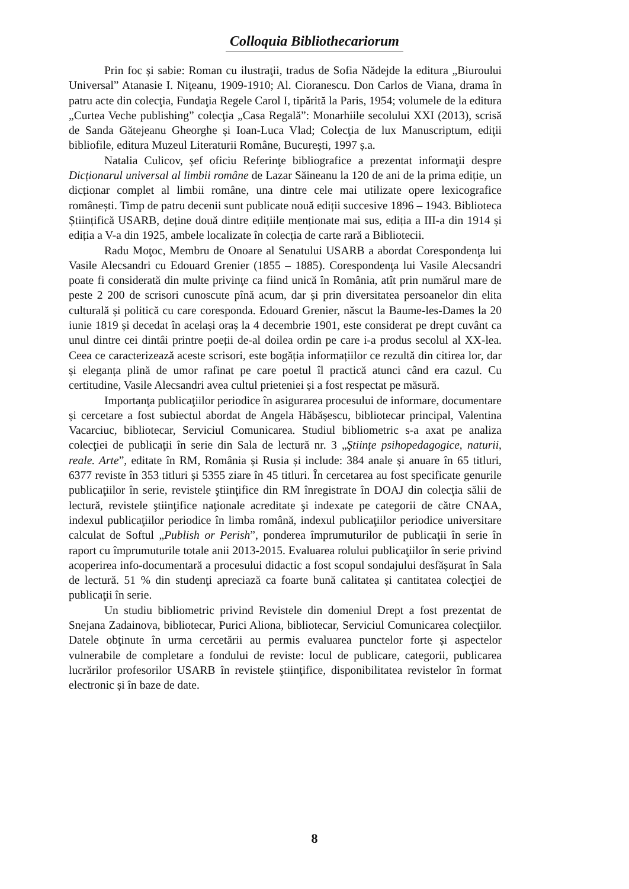Colloquia Bibliothecariorum
Prin foc și sabie: Roman cu ilustraţii, tradus de Sofia Nădejde la editura „Biuroului Universal” Atanasie I. Niţeanu, 1909-1910; Al. Cioranescu. Don Carlos de Viana, drama în patru acte din colecţia, Fundaţia Regele Carol I, tipărită la Paris, 1954; volumele de la editura „Curtea Veche publishing” colecţia „Casa Regală”: Monarhiile secolului XXI (2013), scrisă de Sanda Gătejeanu Gheorghe și Ioan-Luca Vlad; Colecţia de lux Manuscriptum, ediţii bibliofile, editura Muzeul Literaturii Române, București, 1997 ș.a.
Natalia Culicov, șef oficiu Referinţe bibliografice a prezentat informaţii despre Dicționarul universal al limbii române de Lazar Săineanu la 120 de ani de la prima ediție, un dicționar complet al limbii române, una dintre cele mai utilizate opere lexicografice românești. Timp de patru decenii sunt publicate nouă ediții succesive 1896 – 1943. Biblioteca Științifică USARB, deține două dintre edițiile menționate mai sus, ediția a III-a din 1914 și ediția a V-a din 1925, ambele localizate în colecția de carte rară a Bibliotecii.
Radu Moţoc, Membru de Onoare al Senatului USARB a abordat Corespondenţa lui Vasile Alecsandri cu Edouard Grenier (1855 – 1885). Corespondenţa lui Vasile Alecsandri poate fi considerată din multe privinţe ca fiind unică în România, atît prin numărul mare de peste 2 200 de scrisori cunoscute pînă acum, dar și prin diversitatea persoanelor din elita culturală și politică cu care coresponda. Edouard Grenier, născut la Baume-les-Dames la 20 iunie 1819 și decedat în același oraș la 4 decembrie 1901, este considerat pe drept cuvânt ca unul dintre cei dintâi printre poeții de-al doilea ordin pe care i-a produs secolul al XX-lea. Ceea ce caracterizează aceste scrisori, este bogăția informațiilor ce rezultă din citirea lor, dar și eleganța plină de umor rafinat pe care poetul îl practică atunci când era cazul. Cu certitudine, Vasile Alecsandri avea cultul prieteniei și a fost respectat pe măsură.
Importanţa publicaţiilor periodice în asigurarea procesului de informare, documentare și cercetare a fost subiectul abordat de Angela Hăbășescu, bibliotecar principal, Valentina Vacarciuc, bibliotecar, Serviciul Comunicarea. Studiul bibliometric s-a axat pe analiza colecţiei de publicaţii în serie din Sala de lectură nr. 3 „Ştiinţe psihopedagogice, naturii, reale. Arte”, editate în RM, România și Rusia și include: 384 anale și anuare în 65 titluri, 6377 reviste în 353 titluri și 5355 ziare în 45 titluri. În cercetarea au fost specificate genurile publicaţiilor în serie, revistele ştiinţifice din RM înregistrate în DOAJ din colecţia sălii de lectură, revistele ştiinţifice naţionale acreditate şi indexate pe categorii de către CNAA, indexul publicaţiilor periodice în limba română, indexul publicaţiilor periodice universitare calculat de Softul „Publish or Perish”, ponderea împrumuturilor de publicaţii în serie în raport cu împrumuturile totale anii 2013-2015. Evaluarea rolului publicaţiilor în serie privind acoperirea info-documentară a procesului didactic a fost scopul sondajului desfășurat în Sala de lectură. 51 % din studenţi apreciază ca foarte bună calitatea și cantitatea colecţiei de publicaţii în serie.
Un studiu bibliometric privind Revistele din domeniul Drept a fost prezentat de Snejana Zadainova, bibliotecar, Purici Aliona, bibliotecar, Serviciul Comunicarea colecţiilor. Datele obţinute în urma cercetării au permis evaluarea punctelor forte și aspectelor vulnerabile de completare a fondului de reviste: locul de publicare, categorii, publicarea lucrărilor profesorilor USARB în revistele ştiinţifice, disponibilitatea revistelor în format electronic și în baze de date.
8